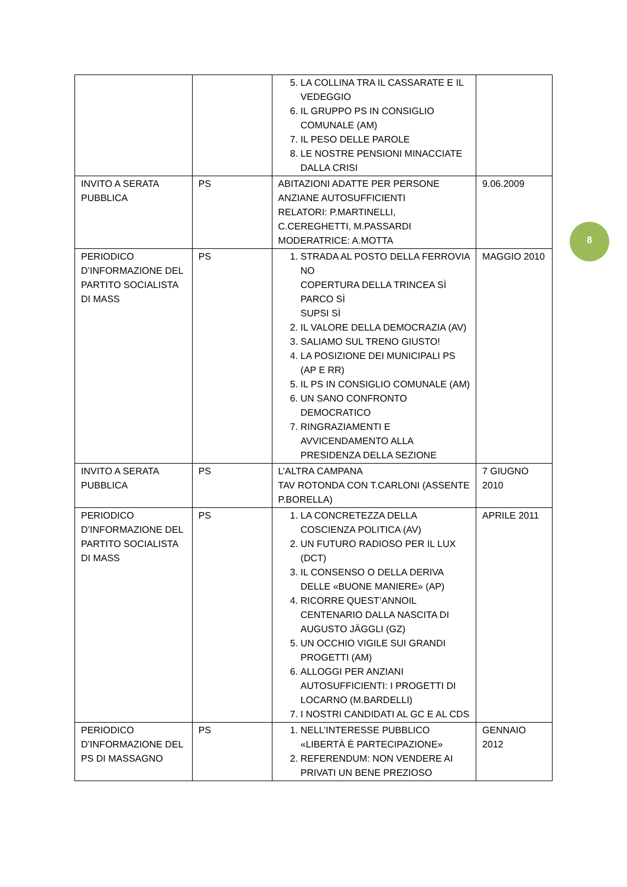| | | 5. LA COLLINA TRA IL CASSARATE E IL VEDEGGIO 6. IL GRUPPO PS IN CONSIGLIO COMUNALE (AM) 7. IL PESO DELLE PAROLE 8. LE NOSTRE PENSIONI MINACCIATE DALLA CRISI | |
| INVITO A SERATA PUBBLICA | PS | ABITAZIONI ADATTE PER PERSONE ANZIANE AUTOSUFFICIENTI RELATORI: P.MARTINELLI, C.CEREGHETTI, M.PASSARDI MODERATRICE: A.MOTTA | 9.06.2009 |
| PERIODICO D’INFORMAZIONE DEL PARTITO SOCIALISTA DI MASS | PS | 1. STRADA AL POSTO DELLA FERROVIA NO COPERTURA DELLA TRINCEA SÌ PARCO SÌ SUPSI SÌ 2. IL VALORE DELLA DEMOCRAZIA (AV) 3. SALIAMO SUL TRENO GIUSTO! 4. LA POSIZIONE DEI MUNICIPALI PS (AP E RR) 5. IL PS IN CONSIGLIO COMUNALE (AM) 6. UN SANO CONFRONTO DEMOCRATICO 7. RINGRAZIAMENTI E AVVICENDAMENTO ALLA PRESIDENZA DELLA SEZIONE | MAGGIO 2010 |
| INVITO A SERATA PUBBLICA | PS | L’ALTRA CAMPANA TAV ROTONDA CON T.CARLONI (ASSENTE P.BORELLA) | 7 GIUGNO 2010 |
| PERIODICO D’INFORMAZIONE DEL PARTITO SOCIALISTA DI MASS | PS | 1. LA CONCRETEZZA DELLA COSCIENZA POLITICA (AV) 2. UN FUTURO RADIOSO PER IL LUX (DCT) 3. IL CONSENSO O DELLA DERIVA DELLE «BUONE MANIERE» (AP) 4. RICORRE QUEST’ANNOIL CENTENARIO DALLA NASCITA DI AUGUSTO JÄGGLI (GZ) 5. UN OCCHIO VIGILE SUI GRANDI PROGETTI (AM) 6. ALLOGGI PER ANZIANI AUTOSUFFICIENTI: I PROGETTI DI LOCARNO (M.BARDELLI) 7. I NOSTRI CANDIDATI AL GC E AL CDS | APRILE 2011 |
| PERIODICO D’INFORMAZIONE DEL PS DI MASSAGNO | PS | 1. NELL’INTERESSE PUBBLICO «LIBERTÀ È PARTECIPAZIONE» 2. REFERENDUM: NON VENDERE AI PRIVATI UN BENE PREZIOSO | GENNAIO 2012 |
8